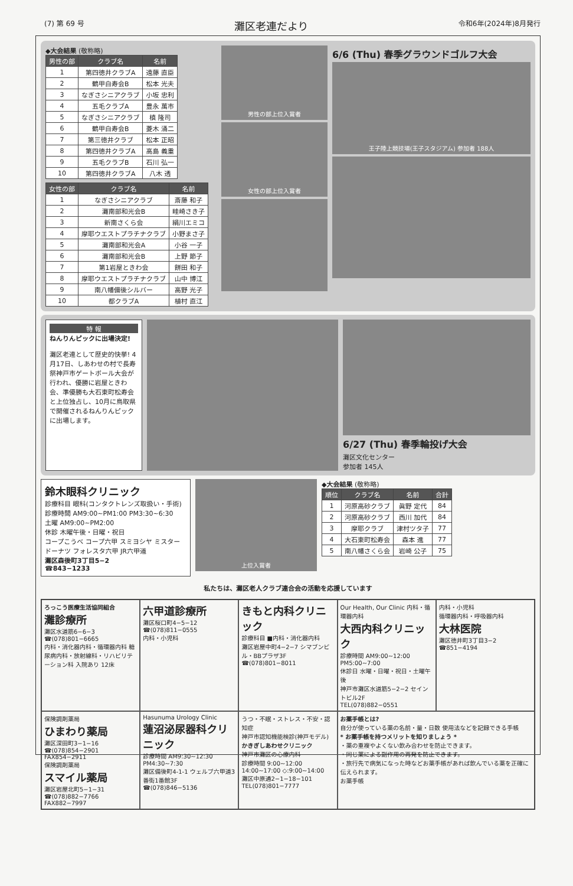(7) 第 69 号 灘区老連だより 令和6年(2024年)8月発行
◆大会結果 (敬称略)
| 男性の部 | クラブ名 | 名前 |
| --- | --- | --- |
| 1 | 第四徳井クラブA | 遠藤 直臣 |
| 2 | 鶴甲白寿会B | 松本 光夫 |
| 3 | なぎさシニアクラブ | 小坂 忠利 |
| 4 | 五毛クラブA | 豊永 萬市 |
| 5 | なぎさシニアクラブ | 槙 隆司 |
| 6 | 鶴甲白寿会B | 菱木 涌二 |
| 7 | 第三徳井クラブ | 松本 正昭 |
| 8 | 第四徳井クラブA | 高島 義重 |
| 9 | 五毛クラブB | 石川 弘一 |
| 10 | 第四徳井クラブA | 八木 透 |
| 女性の部 | クラブ名 | 名前 |
| --- | --- | --- |
| 1 | なぎさシニアクラブ | 斎藤 和子 |
| 2 | 灘南部和光会B | 畦崎さき子 |
| 3 | 新南さくら会 | 絹川エミコ |
| 4 | 摩耶ウエストプラチナクラブ | 小野まさ子 |
| 5 | 灘南部和光会A | 小谷 一子 |
| 6 | 灘南部和光会B | 上野 節子 |
| 7 | 第1岩屋ときわ会 | 餅田 和子 |
| 8 | 摩耶ウエストプラチナクラブ | 山中 博江 |
| 9 | 南八幡備後シルバー | 高野 光子 |
| 10 | 都クラブA | 植村 直江 |
男性の部上位入賞者
女性の部上位入賞者
6/6 (Thu) 春季グラウンドゴルフ大会
王子陸上競技場(王子スタジアム) 参加者 188人
特 報
ねんりんピックに出場決定!
灘区老連として歴史的快挙! 4月17日、しあわせの村で長寿祭神戸市ゲートボール大会が行われ、優勝に岩屋ときわ会、準優勝も大石東町松寿会と上位独占し、10月に鳥取県で開催されるねんりんピックに出場します。
6/27 (Thu) 春季輪投げ大会
灘区文化センター
参加者 145人
鈴木眼科クリニック
診療科目 眼科(コンタクトレンズ取扱い・手術)
診療時間 AM9:00~PM1:00 PM3:30~6:30
土曜 AM9:00~PM2:00
休診 木曜午後・日曜・祝日
コープこうべ コープ六甲 スミヨシヤ ミスタードーナツ フォレスタ六甲 JR六甲道
灘区森後町3丁目5−2
☎843−1233
上位入賞者
◆大会結果 (敬称略)
| 順位 | クラブ名 | 名前 | 合計 |
| --- | --- | --- | --- |
| 1 | 河原高砂クラブ | 眞野 定代 | 84 |
| 2 | 河原高砂クラブ | 西川 加代 | 84 |
| 3 | 摩耶クラブ | 津村ツタ子 | 77 |
| 4 | 大石東町松寿会 | 森本 進 | 77 |
| 5 | 南八幡さくら会 | 岩崎 公子 | 75 |
私たちは、灘区老人クラブ連合会の活動を応援しています
ろっこう医療生活協同組合
灘診療所
灘区水道筋6−6−3
☎(078)801−6665
内科・消化器内科・循環器内科 糖尿病内科・放射線科・リハビリテーション科 入院あり 12床
六甲道診療所
灘区桜口町4−5−12
☎(078)811−0555
内科・小児科
きもと内科クリニック
診療科目 ■内科・消化器内科
灘区岩屋中町4−2−7 シマブンビル・BBプラザ3F
☎(078)801−8011
Our Health, Our Clinic 内科・循環器内科
大西内科クリニック
診療時間 AM9:00~12:00 PM5:00~7:00
休診日 水曜・日曜・祝日・土曜午後
神戸市灘区水道筋5−2−2 セイントビル2F
TEL(078)882−0551
内科・小児科
循環器内科・呼吸器内科
大林医院
灘区徳井町3丁目3−2
☎851−4194
保険調剤薬局
ひまわり薬局
灘区深田町3−1−16
☎(078)854−2901 FAX854−2911
保険調剤薬局
スマイル薬局
灘区岩屋北町5−1−31
☎(078)882−7766 FAX882−7997
Hasunuma Urology Clinic
蓮沼泌尿器科クリニック
診療時間 AM9:30~12:30 PM4:30~7:30
灘区備後町4-1-1 ウェルブ六甲道3番街1番館3F
☎(078)846−5136
うつ・不眠・ストレス・不安・認知症
神戸市認知機能検診(神戸モデル)
かきぎしあわせクリニック
神戸市灘区の心療内科
診療時間 9:00~12:00 14:00~17:00 ◇:9:00~14:00
灘区中原通2−1−18−101
TEL(078)801−7777
お薬手帳とは?
自分が使っている薬の名前・量・日数 使用法などを記録できる手帳
* お薬手帳を持つメリットを知りましょう *
・薬の重複やよくない飲み合わせを防止できます。
・同じ薬による副作用の再発を防止できます。
・旅行先で病気になった時などお薬手帳があれば飲んでいる薬を正確に伝えられます。
お薬手帳